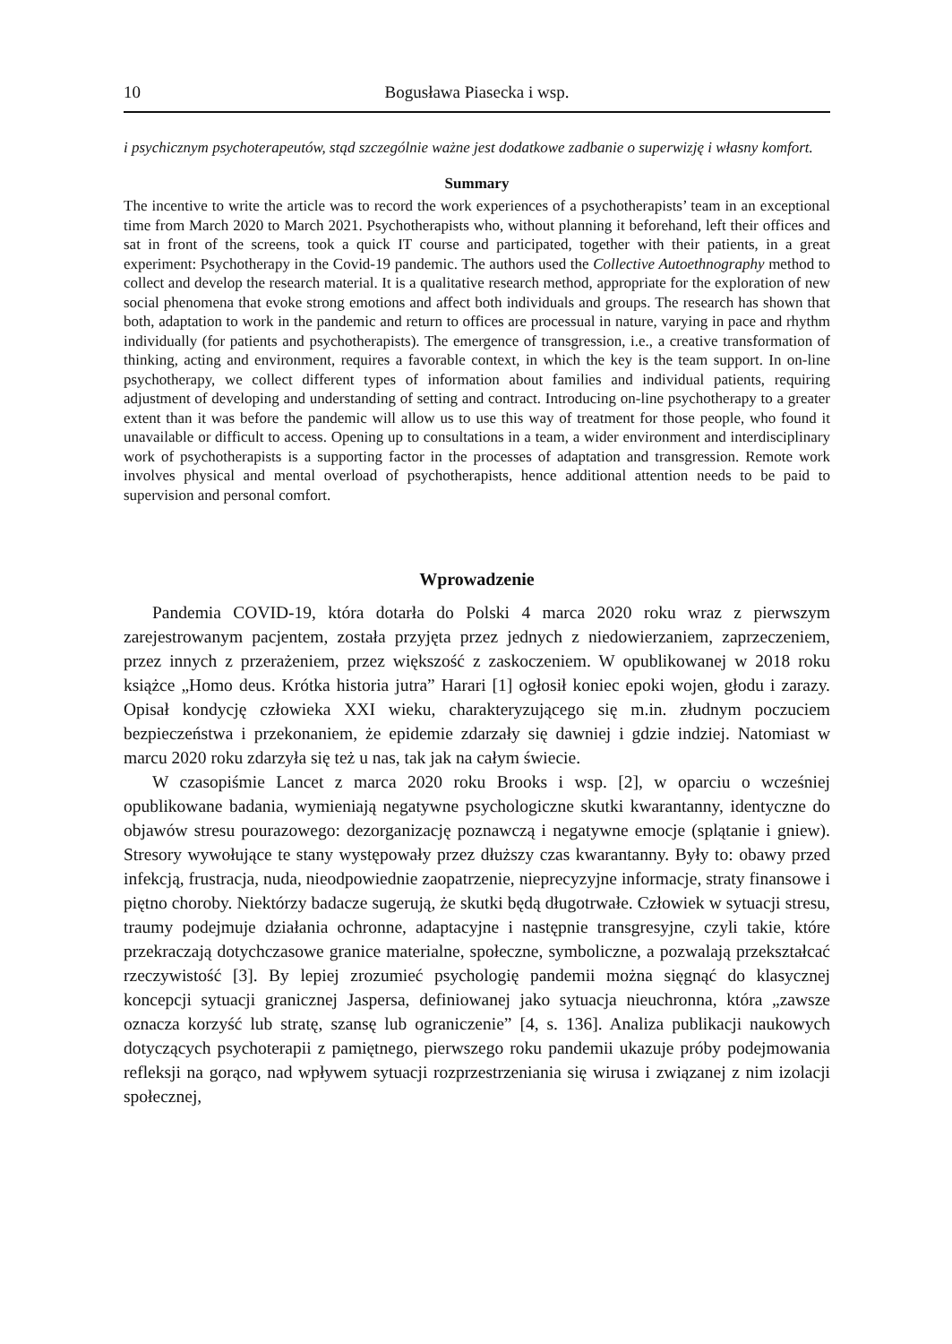10 Bogusława Piasecka i wsp.
i psychicznym psychoterapeutów, stąd szczególnie ważne jest dodatkowe zadbanie o superwizję i własny komfort.
Summary
The incentive to write the article was to record the work experiences of a psychotherapists’ team in an exceptional time from March 2020 to March 2021. Psychotherapists who, without planning it beforehand, left their offices and sat in front of the screens, took a quick IT course and participated, together with their patients, in a great experiment: Psychotherapy in the Covid-19 pandemic. The authors used the Collective Autoethnography method to collect and develop the research material. It is a qualitative research method, appropriate for the exploration of new social phenomena that evoke strong emotions and affect both individuals and groups. The research has shown that both, adaptation to work in the pandemic and return to offices are processual in nature, varying in pace and rhythm individually (for patients and psychotherapists). The emergence of transgression, i.e., a creative transformation of thinking, acting and environment, requires a favorable context, in which the key is the team support. In on-line psychotherapy, we collect different types of information about families and individual patients, requiring adjustment of developing and understanding of setting and contract. Introducing on-line psychotherapy to a greater extent than it was before the pandemic will allow us to use this way of treatment for those people, who found it unavailable or difficult to access. Opening up to consultations in a team, a wider environment and interdisciplinary work of psychotherapists is a supporting factor in the processes of adaptation and transgression. Remote work involves physical and mental overload of psychotherapists, hence additional attention needs to be paid to supervision and personal comfort.
Wprowadzenie
Pandemia COVID-19, która dotarła do Polski 4 marca 2020 roku wraz z pierwszym zarejestrowanym pacjentem, została przyjęta przez jednych z niedowierzaniem, zaprzeczeniem, przez innych z przerażeniem, przez większość z zaskoczeniem. W opublikowanej w 2018 roku książce „Homo deus. Krótka historia jutra” Harari [1] ogłosił koniec epoki wojen, głodu i zarazy. Opisał kondycję człowieka XXI wieku, charakteryzującego się m.in. złudnym poczuciem bezpieczeństwa i przekonaniem, że epidemie zdarzały się dawniej i gdzie indziej. Natomiast w marcu 2020 roku zdarzyła się też u nas, tak jak na całym świecie.
W czasopiśmie Lancet z marca 2020 roku Brooks i wsp. [2], w oparciu o wcześniej opublikowane badania, wymieniają negatywne psychologiczne skutki kwarantanny, identyczne do objawów stresu pourazowego: dezorganizację poznawczą i negatywne emocje (splątanie i gniew). Stresory wywołujące te stany występowały przez dłuższy czas kwarantanny. Były to: obawy przed infekcją, frustracja, nuda, nieodpowiednie zaopatrzenie, nieprecyzyjne informacje, straty finansowe i piętno choroby. Niektórzy badacze sugerują, że skutki będą długotrwałe. Człowiek w sytuacji stresu, traumy podejmuje działania ochronne, adaptacyjne i następnie transgresyjne, czyli takie, które przekraczają dotychczasowe granice materialne, społeczne, symboliczne, a pozwalają przekształcać rzeczywistość [3]. By lepiej zrozumieć psychologię pandemii można sięgnąć do klasycznej koncepcji sytuacji granicznej Jaspersa, definiowanej jako sytuacja nieuchronna, która „zawsze oznacza korzyść lub stratę, szansę lub ograniczenie” [4, s. 136]. Analiza publikacji naukowych dotyczących psychoterapii z pamiętnego, pierwszego roku pandemii ukazuje próby podejmowania refleksji na gorąco, nad wpływem sytuacji rozprzestrzeniania się wirusa i związanej z nim izolacji społecznej,